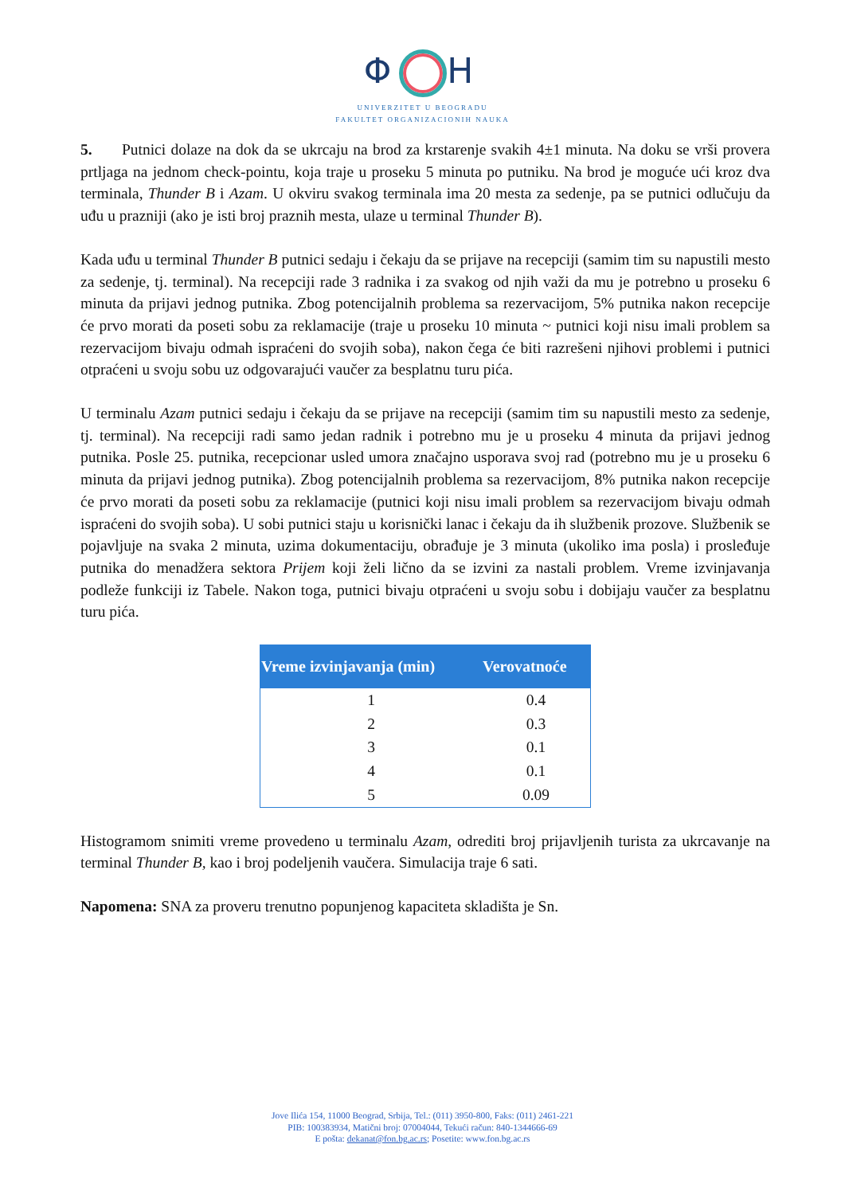Φ H
UNIVERZITET U BEOGRADU
FAKULTET ORGANIZACIONIH NAUKA
5. Putnici dolaze na dok da se ukrcaju na brod za krstarenje svakih 4±1 minuta. Na doku se vrši provera prtljaga na jednom check-pointu, koja traje u proseku 5 minuta po putniku. Na brod je moguće ući kroz dva terminala, Thunder B i Azam. U okviru svakog terminala ima 20 mesta za sedenje, pa se putnici odlučuju da uđu u prazniji (ako je isti broj praznih mesta, ulaze u terminal Thunder B).
Kada uđu u terminal Thunder B putnici sedaju i čekaju da se prijave na recepciji (samim tim su napustili mesto za sedenje, tj. terminal). Na recepciji rade 3 radnika i za svakog od njih važi da mu je potrebno u proseku 6 minuta da prijavi jednog putnika. Zbog potencijalnih problema sa rezervacijom, 5% putnika nakon recepcije će prvo morati da poseti sobu za reklamacije (traje u proseku 10 minuta ~ putnici koji nisu imali problem sa rezervacijom bivaju odmah ispraćeni do svojih soba), nakon čega će biti razrešeni njihovi problemi i putnici otpraćeni u svoju sobu uz odgovarajući vaučer za besplatnu turu pića.
U terminalu Azam putnici sedaju i čekaju da se prijave na recepciji (samim tim su napustili mesto za sedenje, tj. terminal). Na recepciji radi samo jedan radnik i potrebno mu je u proseku 4 minuta da prijavi jednog putnika. Posle 25. putnika, recepcionar usled umora značajno usporava svoj rad (potrebno mu je u proseku 6 minuta da prijavi jednog putnika). Zbog potencijalnih problema sa rezervacijom, 8% putnika nakon recepcije će prvo morati da poseti sobu za reklamacije (putnici koji nisu imali problem sa rezervacijom bivaju odmah ispraćeni do svojih soba). U sobi putnici staju u korisnički lanac i čekaju da ih službenik prozove. Službenik se pojavljuje na svaka 2 minuta, uzima dokumentaciju, obrađuje je 3 minuta (ukoliko ima posla) i prosleđuje putnika do menadžera sektora Prijem koji želi lično da se izvini za nastali problem. Vreme izvinjavanja podleže funkciji iz Tabele. Nakon toga, putnici bivaju otpraćeni u svoju sobu i dobijaju vaučer za besplatnu turu pića.
| Vreme izvinjavanja (min) | Verovatnoće |
| --- | --- |
| 1 | 0.4 |
| 2 | 0.3 |
| 3 | 0.1 |
| 4 | 0.1 |
| 5 | 0.09 |
Histogramom snimiti vreme provedeno u terminalu Azam, odrediti broj prijavljenih turista za ukrcavanje na terminal Thunder B, kao i broj podeljenih vaučera. Simulacija traje 6 sati.
Napomena: SNA za proveru trenutno popunjenog kapaciteta skladišta je Sn.
Jove Ilića 154, 11000 Beograd, Srbija, Tel.: (011) 3950-800, Faks: (011) 2461-221
PIB: 100383934, Matični broj: 07004044, Tekući račun: 840-1344666-69
E pošta: dekanat@fon.bg.ac.rs; Posetite: www.fon.bg.ac.rs